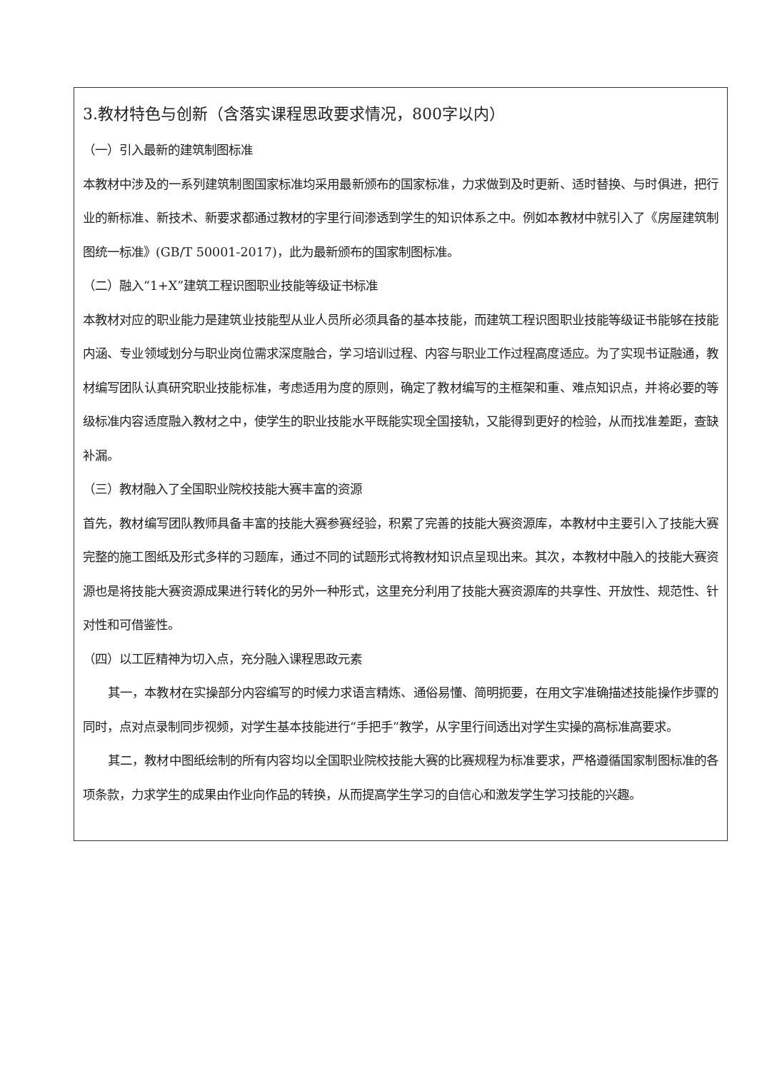3.教材特色与创新（含落实课程思政要求情况，800字以内）
（一）引入最新的建筑制图标准
本教材中涉及的一系列建筑制图国家标准均采用最新颁布的国家标准，力求做到及时更新、适时替换、与时俱进，把行业的新标准、新技术、新要求都通过教材的字里行间渗透到学生的知识体系之中。例如本教材中就引入了《房屋建筑制图统一标准》(GB/T 50001-2017)，此为最新颁布的国家制图标准。
（二）融入“1+X”建筑工程识图职业技能等级证书标准
本教材对应的职业能力是建筑业技能型从业人员所必须具备的基本技能，而建筑工程识图职业技能等级证书能够在技能内涵、专业领域划分与职业岗位需求深度融合，学习培训过程、内容与职业工作过程高度适应。为了实现书证融通，教材编写团队认真研究职业技能标准，考虑适用为度的原则，确定了教材编写的主框架和重、难点知识点，并将必要的等级标准内容适度融入教材之中，使学生的职业技能水平既能实现全国接轨，又能得到更好的检验，从而找准差距，查缺补漏。
（三）教材融入了全国职业院校技能大赛丰富的资源
首先，教材编写团队教师具备丰富的技能大赛参赛经验，积累了完善的技能大赛资源库，本教材中主要引入了技能大赛完整的施工图纸及形式多样的习题库，通过不同的试题形式将教材知识点呈现出来。其次，本教材中融入的技能大赛资源也是将技能大赛资源成果进行转化的另外一种形式，这里充分利用了技能大赛资源库的共享性、开放性、规范性、针对性和可借鉴性。
（四）以工匠精神为切入点，充分融入课程思政元素
其一，本教材在实操部分内容编写的时候力求语言精炼、通俗易懂、简明扼要，在用文字准确描述技能操作步骤的同时，点对点录制同步视频，对学生基本技能进行“手把手”教学，从字里行间透出对学生实操的高标准高要求。
其二，教材中图纸绘制的所有内容均以全国职业院校技能大赛的比赛规程为标准要求，严格遵循国家制图标准的各项条款，力求学生的成果由作业向作品的转换，从而提高学生学习的自信心和激发学生学习技能的兴趣。